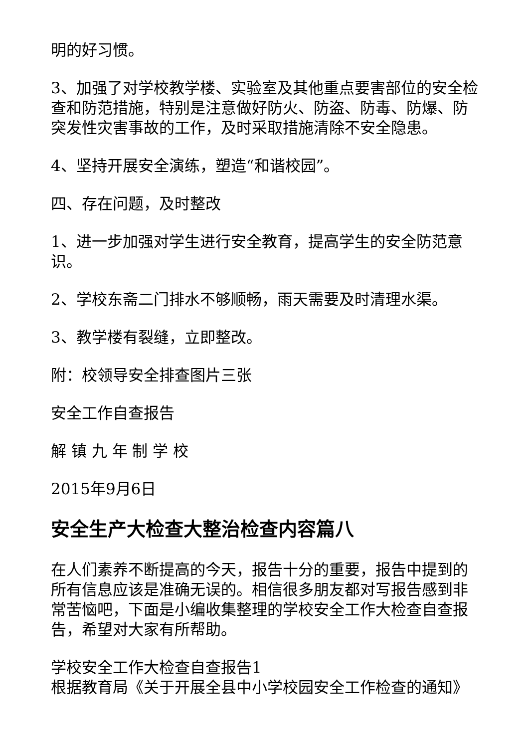明的好习惯。
3、加强了对学校教学楼、实验室及其他重点要害部位的安全检查和防范措施，特别是注意做好防火、防盗、防毒、防爆、防突发性灾害事故的工作，及时采取措施清除不安全隐患。
4、坚持开展安全演练，塑造“和谐校园”。
四、存在问题，及时整改
1、进一步加强对学生进行安全教育，提高学生的安全防范意识。
2、学校东斋二门排水不够顺畅，雨天需要及时清理水渠。
3、教学楼有裂缝，立即整改。
附：校领导安全排查图片三张
安全工作自查报告
解 镇 九 年 制 学 校
2015年9月6日
安全生产大检查大整治检查内容篇八
在人们素养不断提高的今天，报告十分的重要，报告中提到的所有信息应该是准确无误的。相信很多朋友都对写报告感到非常苦恼吧，下面是小编收集整理的学校安全工作大检查自查报告，希望对大家有所帮助。
学校安全工作大检查自查报告1
根据教育局《关于开展全县中小学校园安全工作检查的通知》